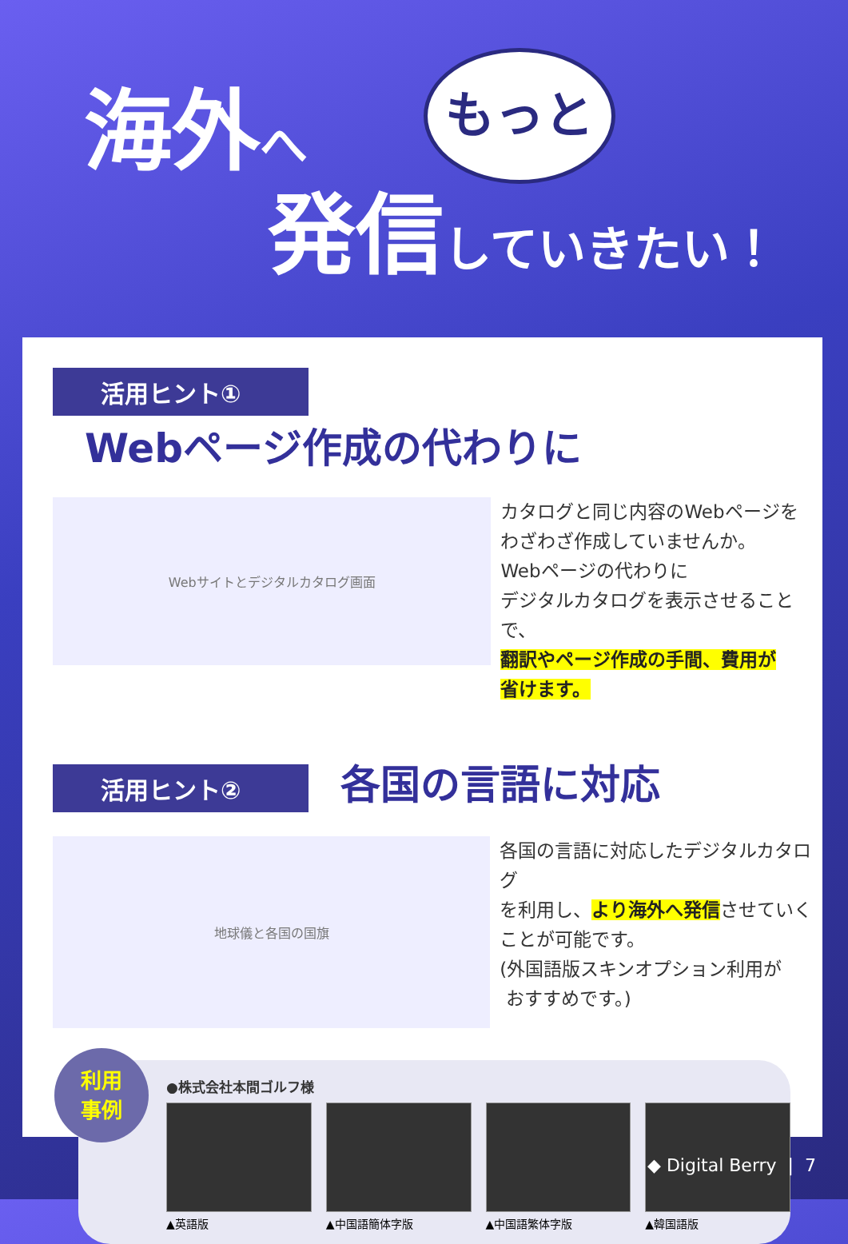海外へ
もっと
発信していきたい！
活用ヒント① Webページ作成の代わりに
Webサイトとデジタルカタログ画面
カタログと同じ内容のWebページを
わざわざ作成していませんか。
Webページの代わりに
デジタルカタログを表示させることで、
翻訳やページ作成の手間、費用が
省けます。
活用ヒント② 各国の言語に対応
地球儀と各国の国旗
各国の言語に対応したデジタルカタログ
を利用し、より海外へ発信させていく
ことが可能です。
(外国語版スキンオプション利用が
おすすめです。)
利用
事例
●株式会社本間ゴルフ様
▲英語版 ▲中国語簡体字版 ▲中国語繁体字版 ▲韓国語版
◆ Digital Berry | 7